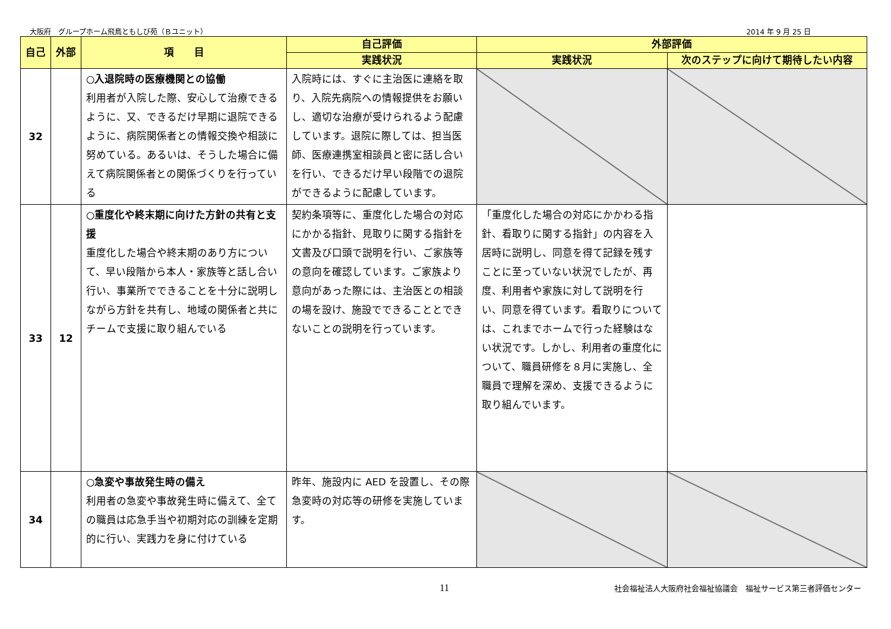大阪府　グループホーム飛鳥ともしび苑（Ｂユニット） 2014 年 9 月 25 日
| 自己 | 外部 | 項 目 | 自己評価 | 外部評価 | |
| --- | --- | --- | --- | --- | --- |
| | | | 実践状況 | 実践状況 | 次のステップに向けて期待したい内容 |
| 32 | | ○入退院時の医療機関との協働 利用者が入院した際、安心して治療できるように、又、できるだけ早期に退院できるように、病院関係者との情報交換や相談に努めている。あるいは、そうした場合に備えて病院関係者との関係づくりを行っている | 入院時には、すぐに主治医に連絡を取り、入院先病院への情報提供をお願いし、適切な治療が受けられるよう配慮しています。退院に際しては、担当医師、医療連携室相談員と密に話し合いを行い、できるだけ早い段階での退院ができるように配慮しています。 | | |
| 33 | 12 | ○重度化や終末期に向けた方針の共有と支援 重度化した場合や終末期のあり方について、早い段階から本人・家族等と話し合い行い、事業所でできることを十分に説明しながら方針を共有し、地域の関係者と共にチームで支援に取り組んでいる | 契約条項等に、重度化した場合の対応にかかる指針、見取りに関する指針を文書及び口頭で説明を行い、ご家族等の意向を確認しています。ご家族より意向があった際には、主治医との相談の場を設け、施設でできることとできないことの説明を行っています。 | 「重度化した場合の対応にかかわる指針、看取りに関する指針」の内容を入居時に説明し、同意を得て記録を残すことに至っていない状況でしたが、再度、利用者や家族に対して説明を行い、同意を得ています。看取りについては、これまでホームで行った経験はない状況です。しかし、利用者の重度化について、職員研修を８月に実施し、全職員で理解を深め、支援できるように取り組んでいます。 | |
| 34 | | ○急変や事故発生時の備え 利用者の急変や事故発生時に備えて、全ての職員は応急手当や初期対応の訓練を定期的に行い、実践力を身に付けている | 昨年、施設内に AED を設置し、その際急変時の対応等の研修を実施しています。 | | |
11 社会福祉法人大阪府社会福祉協議会　福祉サービス第三者評価センター